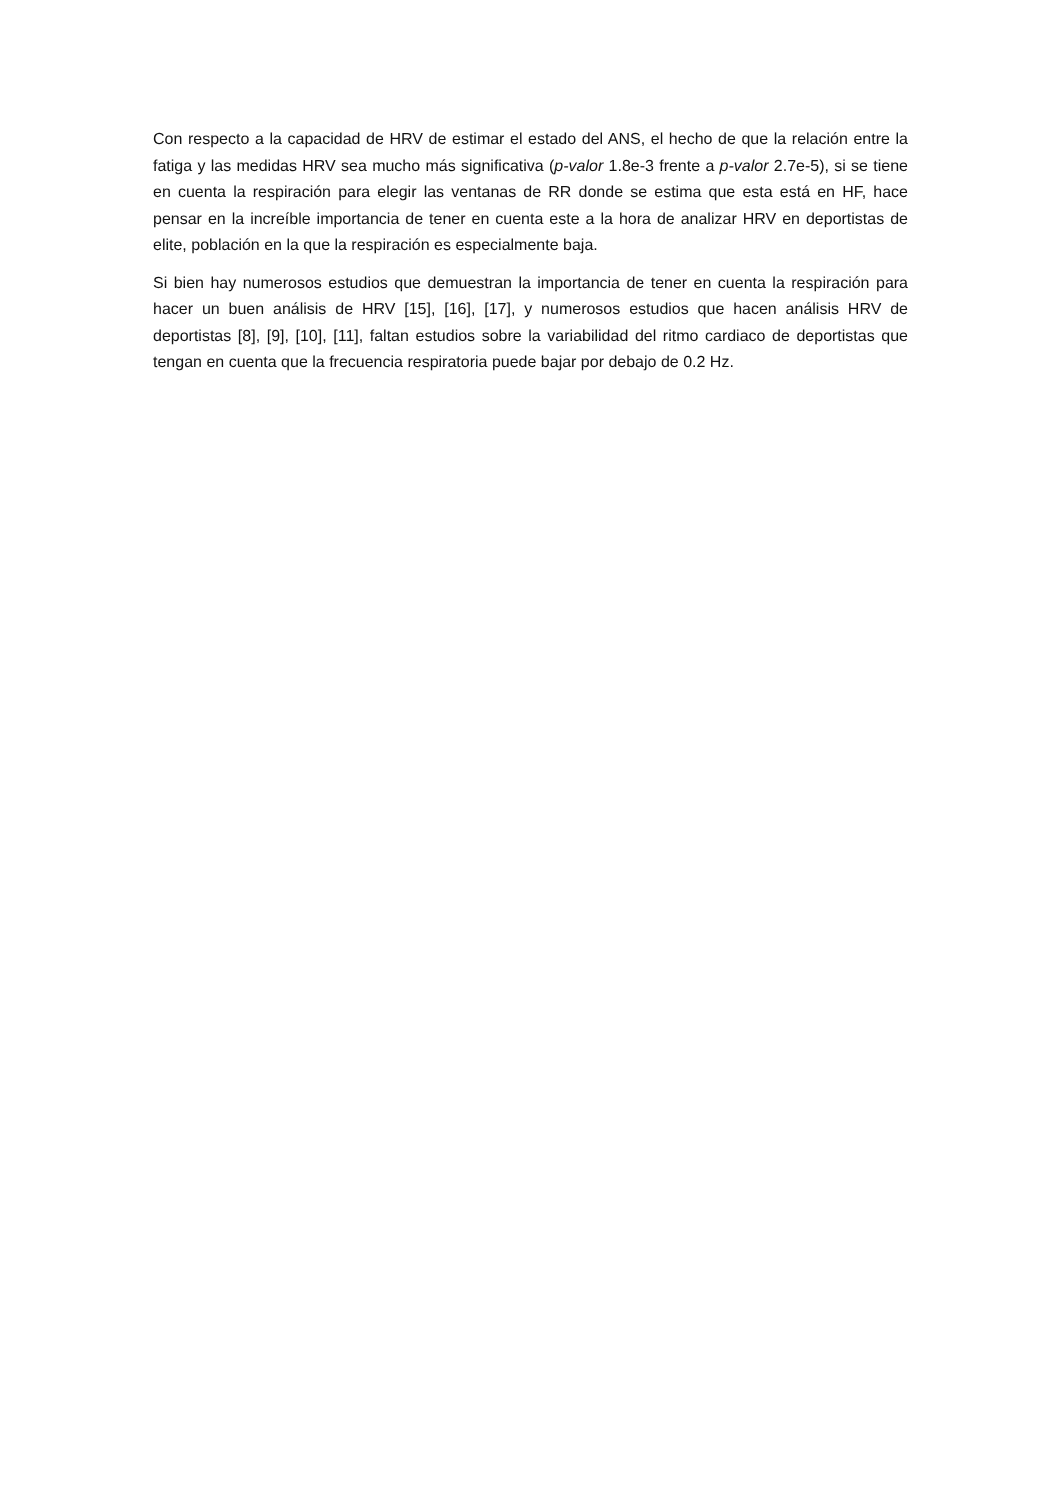Con respecto a la capacidad de HRV de estimar el estado del ANS, el hecho de que la relación entre la fatiga y las medidas HRV sea mucho más significativa (p-valor 1.8e-3 frente a p-valor 2.7e-5), si se tiene en cuenta la respiración para elegir las ventanas de RR donde se estima que esta está en HF, hace pensar en la increíble importancia de tener en cuenta este a la hora de analizar HRV en deportistas de elite, población en la que la respiración es especialmente baja.
Si bien hay numerosos estudios que demuestran la importancia de tener en cuenta la respiración para hacer un buen análisis de HRV [15], [16], [17], y numerosos estudios que hacen análisis HRV de deportistas [8], [9], [10], [11], faltan estudios sobre la variabilidad del ritmo cardiaco de deportistas que tengan en cuenta que la frecuencia respiratoria puede bajar por debajo de 0.2 Hz.